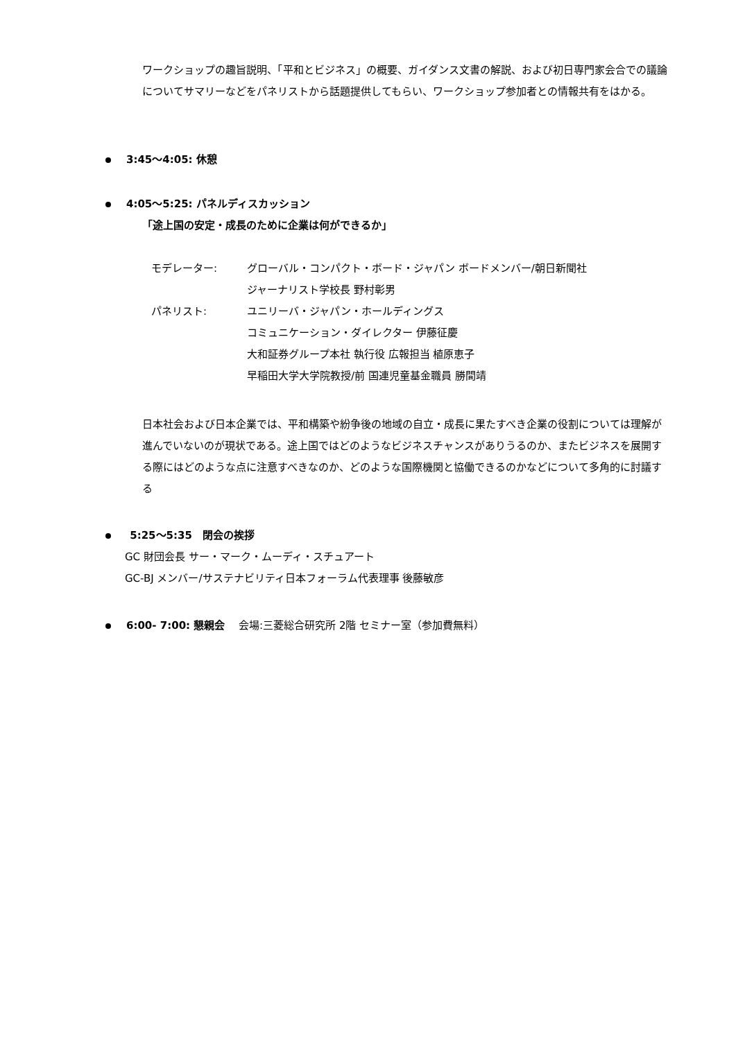ワークショップの趣旨説明、「平和とビジネス」の概要、ガイダンス文書の解説、および初日専門家会合での議論についてサマリーなどをパネリストから話題提供してもらい、ワークショップ参加者との情報共有をはかる。
3:45～4:05: 休憩
4:05～5:25: パネルディスカッション
「途上国の安定・成長のために企業は何ができるか」
| モデレーター: | グローバル・コンパクト・ボード・ジャパン ボードメンバー/朝日新聞社 |
| | ジャーナリスト学校長 野村彰男 |
| パネリスト: | ユニリーバ・ジャパン・ホールディングス |
| | コミュニケーション・ダイレクター 伊藤征慶 |
| | 大和証券グループ本社 執行役 広報担当 植原恵子 |
| | 早稲田大学大学院教授/前 国連児童基金職員 勝間靖 |
日本社会および日本企業では、平和構築や紛争後の地域の自立・成長に果たすべき企業の役割については理解が進んでいないのが現状である。途上国ではどのようなビジネスチャンスがありうるのか、またビジネスを展開する際にはどのような点に注意すべきなのか、どのような国際機関と協働できるのかなどについて多角的に討議する
5:25～5:35　閉会の挨拶
GC 財団会長 サー・マーク・ムーディ・スチュアート
GC-BJ メンバー/サステナビリティ日本フォーラム代表理事 後藤敏彦
6:00- 7:00: 懇親会　 会場:三菱総合研究所 2階 セミナー室（参加費無料）